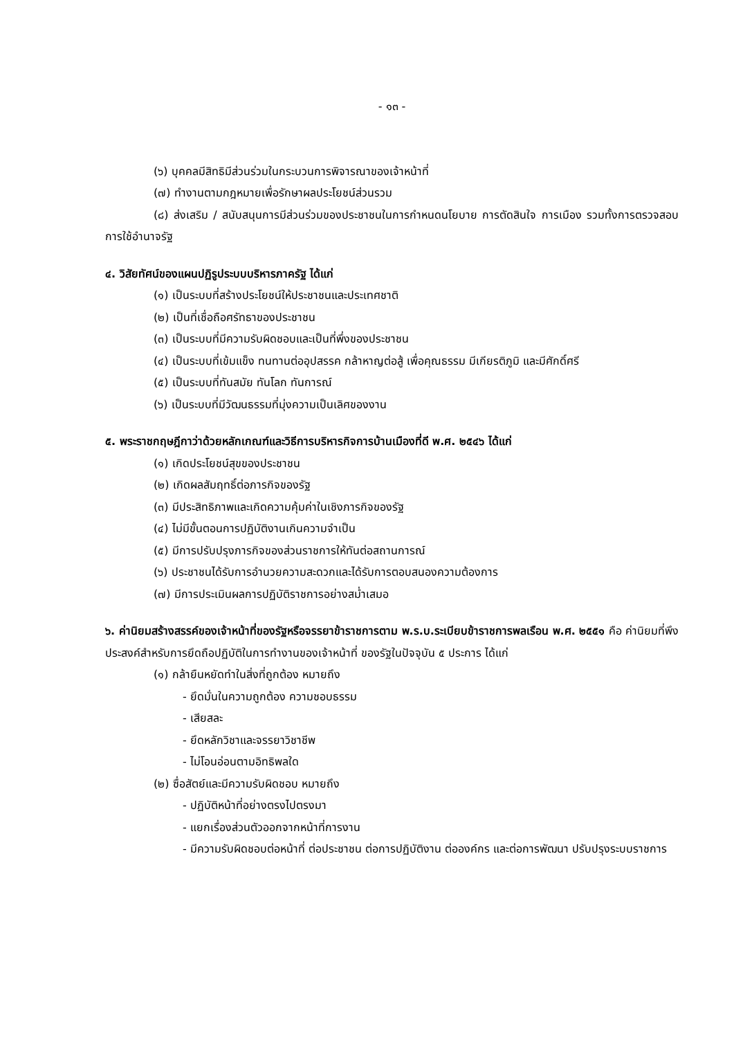- ๑๓ -
(๖) บุคคลมีสิทธิมีส่วนร่วมในกระบวนการพิจารณาของเจ้าหน้าที่
(๗) ทำงานตามกฎหมายเพื่อรักษาผลประโยชน์ส่วนรวม
(๘) ส่งเสริม / สนับสนุนการมีส่วนร่วมของประชาชนในการกำหนดนโยบาย การตัดสินใจ การเมือง รวมทั้งการตรวจสอบการใช้อำนาจรัฐ
๔. วิสัยทัศน์ของแผนปฏิรูประบบบริหารภาครัฐ ได้แก่
(๑) เป็นระบบที่สร้างประโยชน์ให้ประชาชนและประเทศชาติ
(๒) เป็นที่เชื่อถือศรัทธาของประชาชน
(๓) เป็นระบบที่มีความรับผิดชอบและเป็นที่พึ่งของประชาชน
(๔) เป็นระบบที่เข้มแข็ง ทนทานต่ออุปสรรค กล้าหาญต่อสู้ เพื่อคุณธรรม มีเกียรติภูมิ และมีศักดิ์ศรี
(๕) เป็นระบบที่ทันสมัย ทันโลก ทันการณ์
(๖) เป็นระบบที่มีวัฒนธรรมที่มุ่งความเป็นเลิศของงาน
๕. พระราชกฤษฎีกาว่าด้วยหลักเกณฑ์และวิธีการบริหารกิจการบ้านเมืองที่ดี พ.ศ. ๒๕๔๖ ได้แก่
(๑) เกิดประโยชน์สุขของประชาชน
(๒) เกิดผลสัมฤทธิ์ต่อภารกิจของรัฐ
(๓) มีประสิทธิภาพและเกิดความคุ้มค่าในเชิงภารกิจของรัฐ
(๔) ไม่มีขั้นตอนการปฏิบัติงานเกินความจำเป็น
(๕) มีการปรับปรุงภารกิจของส่วนราชการให้ทันต่อสถานการณ์
(๖) ประชาชนได้รับการอำนวยความสะดวกและได้รับการตอบสนองความต้องการ
(๗) มีการประเมินผลการปฏิบัติราชการอย่างสม่ำเสมอ
๖. ค่านิยมสร้างสรรค์ของเจ้าหน้าที่ของรัฐหรือจรรยาข้าราชการตาม พ.ร.บ.ระเบียบข้าราชการพลเรือน พ.ศ. ๒๕๕๑ คือ ค่านิยมที่พึงประสงค์สำหรับการยึดถือปฏิบัติในการทำงานของเจ้าหน้าที่ ของรัฐในปัจจุบัน ๕ ประการ ได้แก่
(๑) กล้ายืนหยัดทำในสิ่งที่ถูกต้อง หมายถึง
- ยึดมั่นในความถูกต้อง ความชอบธรรม
- เสียสละ
- ยึดหลักวิชาและจรรยาวิชาชีพ
- ไม่โอนอ่อนตามอิทธิพลใด
(๒) ซื่อสัตย์และมีความรับผิดชอบ หมายถึง
- ปฏิบัติหน้าที่อย่างตรงไปตรงมา
- แยกเรื่องส่วนตัวออกจากหน้าที่การงาน
- มีความรับผิดชอบต่อหน้าที่ ต่อประชาชน ต่อการปฏิบัติงาน ต่อองค์กร และต่อการพัฒนา ปรับปรุงระบบราชการ